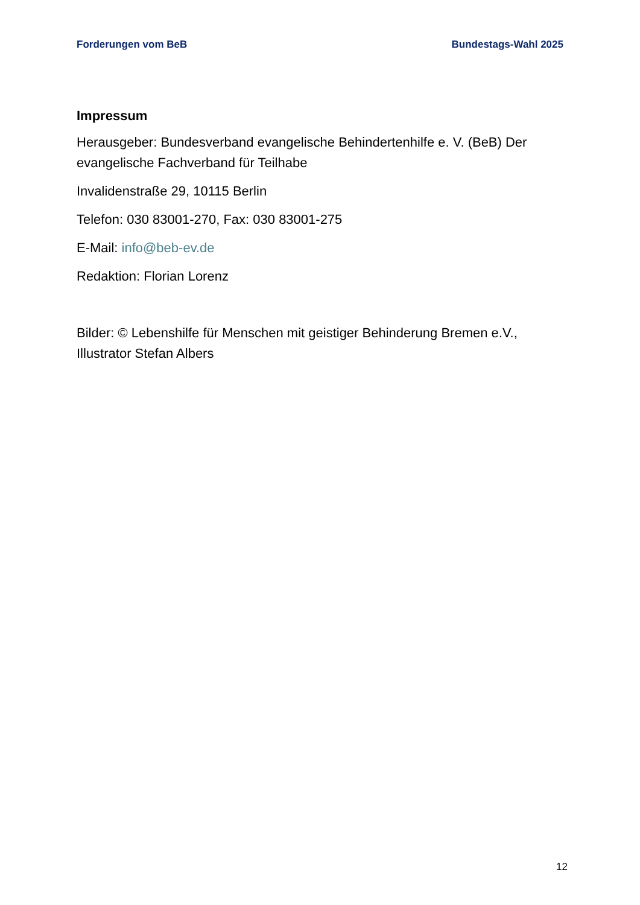Forderungen vom BeB Bundestags-Wahl 2025
Impressum
Herausgeber: Bundesverband evangelische Behindertenhilfe e. V. (BeB) Der evangelische Fachverband für Teilhabe
Invalidenstraße 29, 10115 Berlin
Telefon: 030 83001-270, Fax: 030 83001-275
E-Mail: info@beb-ev.de
Redaktion: Florian Lorenz
Bilder: © Lebenshilfe für Menschen mit geistiger Behinderung Bremen e.V., Illustrator Stefan Albers
12